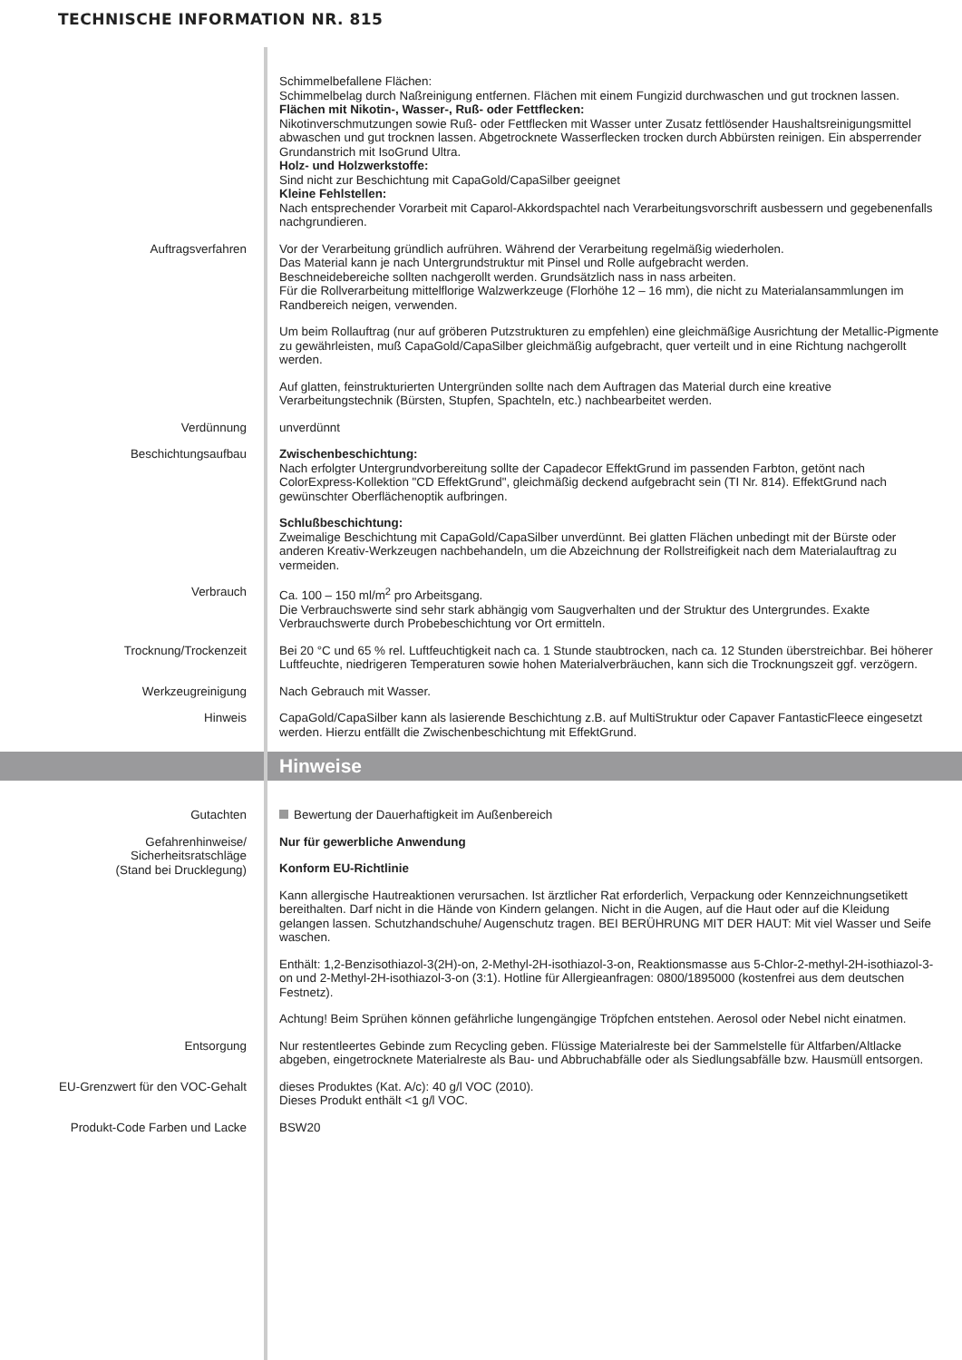TECHNISCHE INFORMATION NR. 815
Schimmelbefallene Flächen:
Schimmelbelag durch Naßreinigung entfernen. Flächen mit einem Fungizid durchwaschen und gut trocknen lassen.
Flächen mit Nikotin-, Wasser-, Ruß- oder Fettflecken:
Nikotinverschmutzungen sowie Ruß- oder Fettflecken mit Wasser unter Zusatz fettlösender Haushaltsreinigungsmittel abwaschen und gut trocknen lassen. Abgetrocknete Wasserflecken trocken durch Abbürsten reinigen. Ein absperrender Grundanstrich mit IsoGrund Ultra.
Holz- und Holzwerkstoffe:
Sind nicht zur Beschichtung mit CapaGold/CapaSilber geeignet
Kleine Fehlstellen:
Nach entsprechender Vorarbeit mit Caparol-Akkordspachtel nach Verarbeitungsvorschrift ausbessern und gegebenenfalls nachgrundieren.
Auftragsverfahren Vor der Verarbeitung gründlich aufrühren. Während der Verarbeitung regelmäßig wiederholen.
Das Material kann je nach Untergrundstruktur mit Pinsel und Rolle aufgebracht werden.
Beschneidebereiche sollten nachgerollt werden. Grundsätzlich nass in nass arbeiten.
Für die Rollverarbeitung mittelflorige Walzwerkzeuge (Florhöhe 12 – 16 mm), die nicht zu Materialansammlungen im Randbereich neigen, verwenden.
Um beim Rollauftrag (nur auf gröberen Putzstrukturen zu empfehlen) eine gleichmäßige Ausrichtung der Metallic-Pigmente zu gewährleisten, muß CapaGold/CapaSilber gleichmäßig aufgebracht, quer verteilt und in eine Richtung nachgerollt werden.
Auf glatten, feinstrukturierten Untergründen sollte nach dem Auftragen das Material durch eine kreative Verarbeitungstechnik (Bürsten, Stupfen, Spachteln, etc.) nachbearbeitet werden.
Verdünnung unverdünnt
Beschichtungsaufbau Zwischenbeschichtung:
Nach erfolgter Untergrundvorbereitung sollte der Capadecor EffektGrund im passenden Farbton, getönt nach ColorExpress-Kollektion "CD EffektGrund", gleichmäßig deckend aufgebracht sein (TI Nr. 814). EffektGrund nach gewünschter Oberflächenoptik aufbringen.
Schlußbeschichtung:
Zweimalige Beschichtung mit CapaGold/CapaSilber unverdünnt. Bei glatten Flächen unbedingt mit der Bürste oder anderen Kreativ-Werkzeugen nachbehandeln, um die Abzeichnung der Rollstreifigkeit nach dem Materialauftrag zu vermeiden.
Verbrauch Ca. 100 – 150 ml/m<sup>2</sup> pro Arbeitsgang.
Die Verbrauchswerte sind sehr stark abhängig vom Saugverhalten und der Struktur des Untergrundes. Exakte Verbrauchswerte durch Probebeschichtung vor Ort ermitteln.
Trocknung/Trockenzeit Bei 20 °C und 65 % rel. Luftfeuchtigkeit nach ca. 1 Stunde staubtrocken, nach ca. 12 Stunden überstreichbar. Bei höherer Luftfeuchte, niedrigeren Temperaturen sowie hohen Materialverbräuchen, kann sich die Trocknungszeit ggf. verzögern.
Werkzeugreinigung Nach Gebrauch mit Wasser.
Hinweis CapaGold/CapaSilber kann als lasierende Beschichtung z.B. auf MultiStruktur oder Capaver FantasticFleece eingesetzt werden. Hierzu entfällt die Zwischenbeschichtung mit EffektGrund.
Hinweise
Gutachten Bewertung der Dauerhaftigkeit im Außenbereich
Gefahrenhinweise/
Sicherheitsratschläge
(Stand bei Drucklegung)
Nur für gewerbliche Anwendung
Konform EU-Richtlinie
Kann allergische Hautreaktionen verursachen. Ist ärztlicher Rat erforderlich, Verpackung oder Kennzeichnungsetikett bereithalten. Darf nicht in die Hände von Kindern gelangen. Nicht in die Augen, auf die Haut oder auf die Kleidung gelangen lassen. Schutzhandschuhe/ Augenschutz tragen. BEI BERÜHRUNG MIT DER HAUT: Mit viel Wasser und Seife waschen.
Enthält: 1,2-Benzisothiazol-3(2H)-on, 2-Methyl-2H-isothiazol-3-on, Reaktionsmasse aus 5-Chlor-2-methyl-2H-isothiazol-3-on und 2-Methyl-2H-isothiazol-3-on (3:1). Hotline für Allergieanfragen: 0800/1895000 (kostenfrei aus dem deutschen Festnetz).
Achtung! Beim Sprühen können gefährliche lungengängige Tröpfchen entstehen. Aerosol oder Nebel nicht einatmen.
Entsorgung Nur restentleertes Gebinde zum Recycling geben. Flüssige Materialreste bei der Sammelstelle für Altfarben/Altlacke abgeben, eingetrocknete Materialreste als Bau- und Abbruchabfälle oder als Siedlungsabfälle bzw. Hausmüll entsorgen.
EU-Grenzwert für den VOC-Gehalt dieses Produktes (Kat. A/c): 40 g/l VOC (2010).
Dieses Produkt enthält <1 g/l VOC.
Produkt-Code Farben und Lacke BSW20